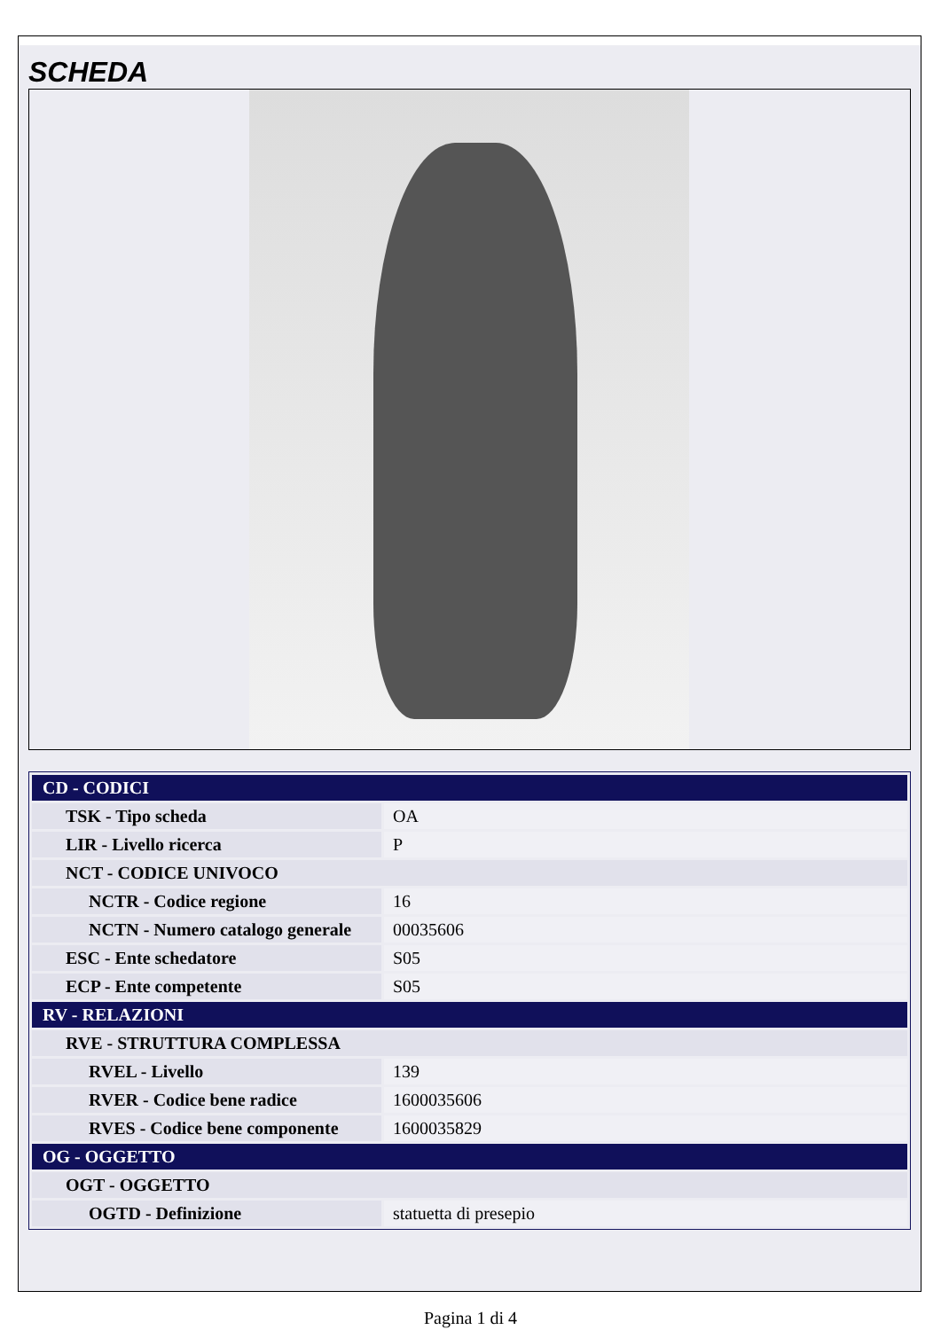SCHEDA
| CD - CODICI | |
| TSK - Tipo scheda | OA |
| LIR - Livello ricerca | P |
| NCT - CODICE UNIVOCO | |
| NCTR - Codice regione | 16 |
| NCTN - Numero catalogo generale | 00035606 |
| ESC - Ente schedatore | S05 |
| ECP - Ente competente | S05 |
| RV - RELAZIONI | |
| RVE - STRUTTURA COMPLESSA | |
| RVEL - Livello | 139 |
| RVER - Codice bene radice | 1600035606 |
| RVES - Codice bene componente | 1600035829 |
| OG - OGGETTO | |
| OGT - OGGETTO | |
| OGTD - Definizione | statuetta di presepio |
Pagina 1 di 4